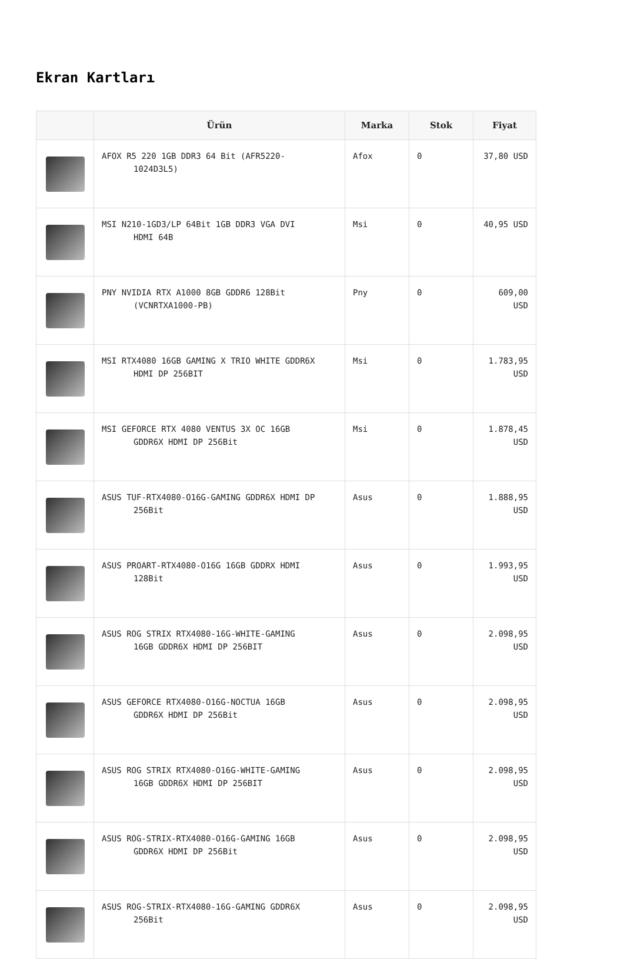Ekran Kartları
| | Ürün | Marka | Stok | Fiyat |
| --- | --- | --- | --- | --- |
| | AFOX R5 220 1GB DDR3 64 Bit (AFR5220- 1024D3L5) | Afox | 0 | 37,80 USD |
| | MSI N210-1GD3/LP 64Bit 1GB DDR3 VGA DVI HDMI 64B | Msi | 0 | 40,95 USD |
| | PNY NVIDIA RTX A1000 8GB GDDR6 128Bit (VCNRTXA1000-PB) | Pny | 0 | 609,00 USD |
| | MSI RTX4080 16GB GAMING X TRIO WHITE GDDR6X HDMI DP 256BIT | Msi | 0 | 1.783,95 USD |
| | MSI GEFORCE RTX 4080 VENTUS 3X OC 16GB GDDR6X HDMI DP 256Bit | Msi | 0 | 1.878,45 USD |
| | ASUS TUF-RTX4080-O16G-GAMING GDDR6X HDMI DP 256Bit | Asus | 0 | 1.888,95 USD |
| | ASUS PROART-RTX4080-O16G 16GB GDDRX HDMI 128Bit | Asus | 0 | 1.993,95 USD |
| | ASUS ROG STRIX RTX4080-16G-WHITE-GAMING 16GB GDDR6X HDMI DP 256BIT | Asus | 0 | 2.098,95 USD |
| | ASUS GEFORCE RTX4080-O16G-NOCTUA 16GB GDDR6X HDMI DP 256Bit | Asus | 0 | 2.098,95 USD |
| | ASUS ROG STRIX RTX4080-O16G-WHITE-GAMING 16GB GDDR6X HDMI DP 256BIT | Asus | 0 | 2.098,95 USD |
| | ASUS ROG-STRIX-RTX4080-O16G-GAMING 16GB GDDR6X HDMI DP 256Bit | Asus | 0 | 2.098,95 USD |
| | ASUS ROG-STRIX-RTX4080-16G-GAMING GDDR6X 256Bit | Asus | 0 | 2.098,95 USD |